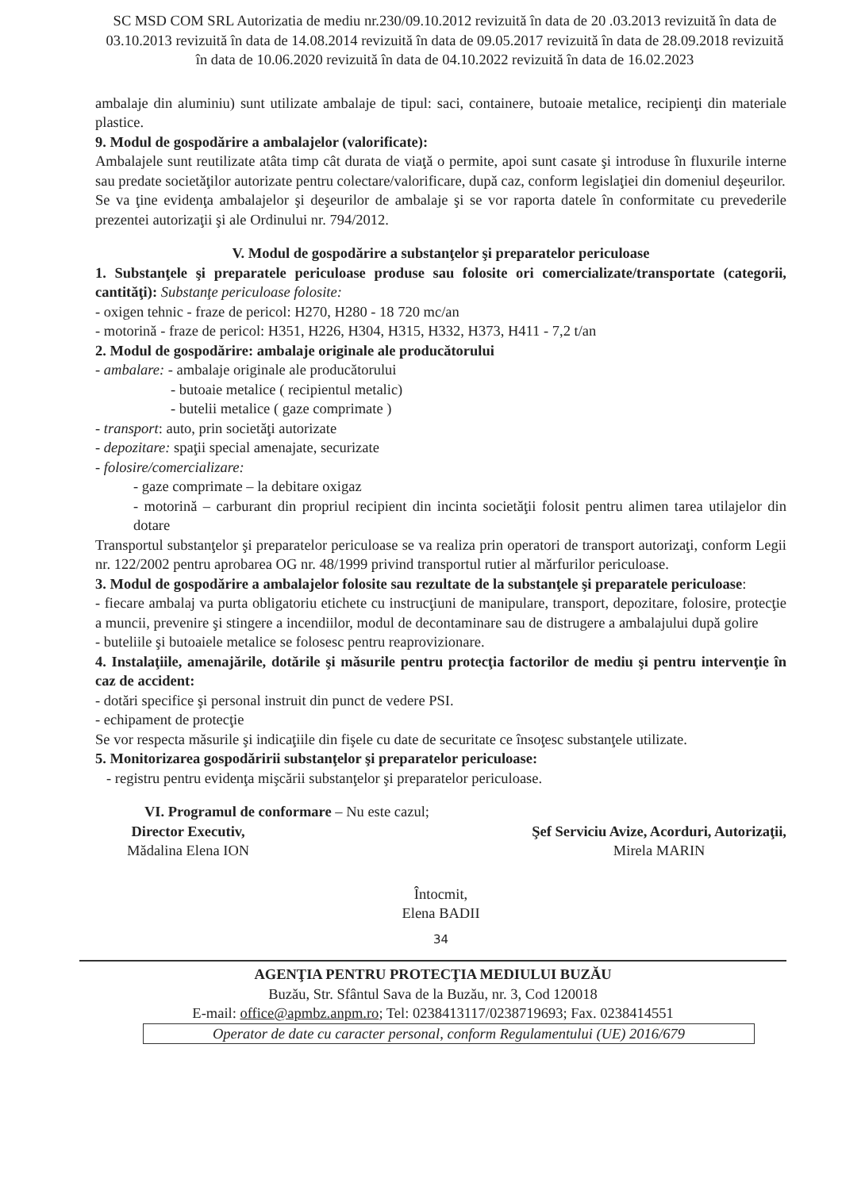SC MSD COM SRL Autorizatia de mediu nr.230/09.10.2012 revizuită în data de 20 .03.2013 revizuită în data de 03.10.2013 revizuită în data de 14.08.2014 revizuită în data de 09.05.2017 revizuită în data de 28.09.2018 revizuită în data de 10.06.2020 revizuită în data de 04.10.2022 revizuită în data de 16.02.2023
ambalaje din aluminiu) sunt utilizate ambalaje de tipul: saci, containere, butoaie metalice, recipienţi din materiale plastice.
9. Modul de gospodărire a ambalajelor (valorificate):
Ambalajele sunt reutilizate atâta timp cât durata de viaţă o permite, apoi sunt casate şi introduse în fluxurile interne sau predate societăţilor autorizate pentru colectare/valorificare, după caz, conform legislaţiei din domeniul deşeurilor.
Se va ţine evidenţa ambalajelor şi deşeurilor de ambalaje şi se vor raporta datele în conformitate cu prevederile prezentei autorizaţii şi ale Ordinului nr. 794/2012.
V. Modul de gospodărire a substanţelor şi preparatelor periculoase
1. Substanţele şi preparatele periculoase produse sau folosite ori comercializate/transportate (categorii, cantităţi): Substanţe periculoase folosite:
- oxigen tehnic - fraze de pericol: H270, H280 - 18 720 mc/an
- motorină - fraze de pericol: H351, H226, H304, H315, H332, H373, H411 - 7,2 t/an
2. Modul de gospodărire: ambalaje originale ale producătorului
- ambalare: - ambalaje originale ale producătorului
- butoaie metalice ( recipientul metalic)
- butelii metalice ( gaze comprimate )
- transport: auto, prin societăţi autorizate
- depozitare: spaţii special amenajate, securizate
- folosire/comercializare:
- gaze comprimate – la debitare oxigaz
- motorină – carburant din propriul recipient din incinta societăţii folosit pentru alimen tarea utilajelor din dotare
Transportul substanţelor şi preparatelor periculoase se va realiza prin operatori de transport autorizaţi, conform Legii nr. 122/2002 pentru aprobarea OG nr. 48/1999 privind transportul rutier al mărfurilor periculoase.
3. Modul de gospodărire a ambalajelor folosite sau rezultate de la substanţele şi preparatele periculoase:
- fiecare ambalaj va purta obligatoriu etichete cu instrucţiuni de manipulare, transport, depozitare, folosire, protecţie a muncii, prevenire şi stingere a incendiilor, modul de decontaminare sau de distrugere a ambalajului după golire
- buteliile şi butoaiele metalice se folosesc pentru reaprovizionare.
4. Instalaţiile, amenajările, dotările şi măsurile pentru protecţia factorilor de mediu şi pentru intervenţie în caz de accident:
- dotări specifice şi personal instruit din punct de vedere PSI.
- echipament de protecţie
Se vor respecta măsurile şi indicaţiile din fişele cu date de securitate ce însoţesc substanţele utilizate.
5. Monitorizarea gospodăririi substanţelor şi preparatelor periculoase:
- registru pentru evidenţa mişcării substanţelor şi preparatelor periculoase.
VI. Programul de conformare – Nu este cazul;
Director Executiv,
Mădalina Elena ION
Şef Serviciu Avize, Acorduri, Autorizaţii,
Mirela MARIN
Întocmit,
Elena BADII
34
AGENŢIA PENTRU PROTECŢIA MEDIULUI BUZĂU
Buzău, Str. Sfântul Sava de la Buzău, nr. 3, Cod 120018
E-mail: office@apmbz.anpm.ro; Tel: 0238413117/0238719693; Fax. 0238414551
Operator de date cu caracter personal, conform Regulamentului (UE) 2016/679